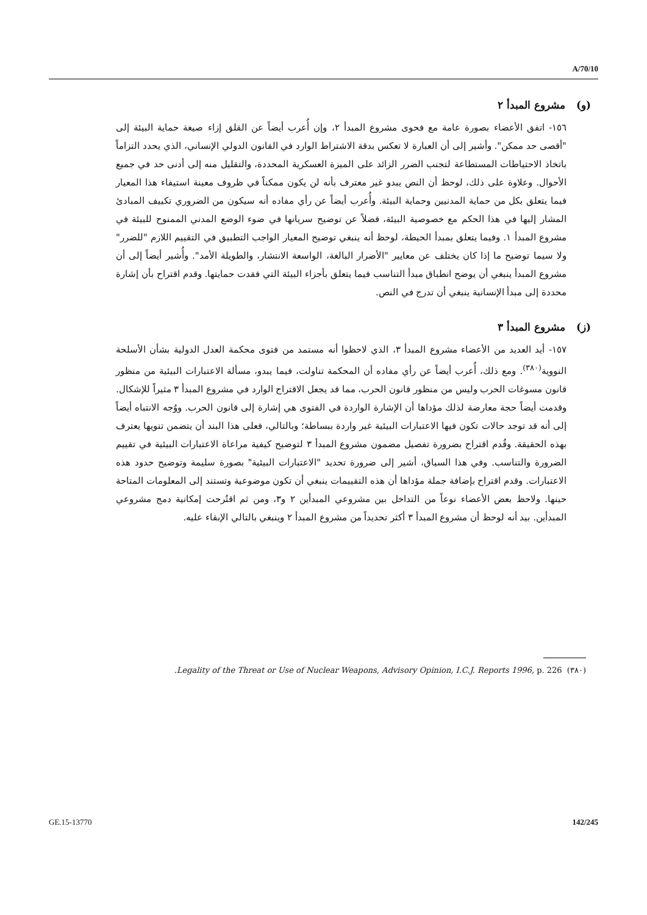A/70/10
(و) مشروع المبدأ ٢
١٥٦- اتفق الأعضاء بصورة عامة مع فحوى مشروع المبدأ ٢، وإن أُعرب أيضاً عن القلق إزاء صيغة حماية البيئة إلى "أقصى حد ممكن". وأشير إلى أن العبارة لا تعكس بدقة الاشتراط الوارد في القانون الدولي الإنساني، الذي يحدد التزاماً باتخاذ الاحتياطات المستطاعة لتجنب الضرر الزائد على الميزة العسكرية المحددة، والتقليل منه إلى أدنى حد في جميع الأحوال. وعلاوة على ذلك، لوحظ أن النص يبدو غير معترف بأنه لن يكون ممكناً في ظروف معينة استيفاء هذا المعيار فيما يتعلق بكل من حماية المدنيين وحماية البيئة. وأُعرب أيضاً عن رأي مفاده أنه سيكون من الضروري تكييف المبادئ المشار إليها في هذا الحكم مع خصوصية البيئة، فضلاً عن توضيح سريانها في ضوء الوضع المدني الممنوح للبيئة في مشروع المبدأ ١. وفيما يتعلق بمبدأ الحيطة، لوحظ أنه ينبغي توضيح المعيار الواجب التطبيق في التقييم اللازم "للضرر" ولا سيما توضيح ما إذا كان يختلف عن معايير "الأضرار البالغة، الواسعة الانتشار، والطويلة الأمد". وأُشير أيضاً إلى أن مشروع المبدأ ينبغي أن يوضح انطباق مبدأ التناسب فيما يتعلق بأجزاء البيئة التي فقدت حمايتها. وقدم اقتراح بأن إشارة محددة إلى مبدأ الإنسانية ينبغي أن تدرج في النص.
(ز) مشروع المبدأ ٣
١٥٧- أيد العديد من الأعضاء مشروع المبدأ ٣، الذي لاحظوا أنه مستمد من فتوى محكمة العدل الدولية بشأن الأسلحة النووية<sup>(٣٨٠)</sup>. ومع ذلك، أُعرب أيضاً عن رأي مفاده أن المحكمة تناولت، فيما يبدو، مسألة الاعتبارات البيئية من منظور قانون مسوغات الحرب وليس من منظور قانون الحرب، مما قد يجعل الاقتراح الوارد في مشروع المبدأ ٣ مثيراً للإشكال. وقدمت أيضاً حجة معارضة لذلك مؤداها أن الإشارة الواردة في الفتوى هي إشارة إلى قانون الحرب. ووُجه الانتباه أيضاً إلى أنه قد توجد حالات تكون فيها الاعتبارات البيئية غير واردة ببساطة؛ وبالتالي، فعلى هذا البند أن يتضمن تنويها يعترف بهذه الحقيقة. وقُدم اقتراح بضرورة تفصيل مضمون مشروع المبدأ ٣ لتوضيح كيفية مراعاة الاعتبارات البيئية في تقييم الضرورة والتناسب. وفي هذا السياق، أشير إلى ضرورة تحديد "الاعتبارات البيئية" بصورة سليمة وتوضيح حدود هذه الاعتبارات. وقدم اقتراح بإضافة جملة مؤداها أن هذه التقييمات ينبغي أن تكون موضوعية وتستند إلى المعلومات المتاحة حينها. ولاحظ بعض الأعضاء نوعاً من التداخل بين مشروعي المبدأين ٢ و٣، ومن ثم اقتُرحت إمكانية دمج مشروعي المبدأين. بيد أنه لوحظ أن مشروع المبدأ ٣ أكثر تحديداً من مشروع المبدأ ٢ وينبغي بالتالي الإبقاء عليه.
(٣٨٠) Legality of the Threat or Use of Nuclear Weapons, Advisory Opinion, I.C.J. Reports 1996, p. 226.
GE.15-13770 142/245